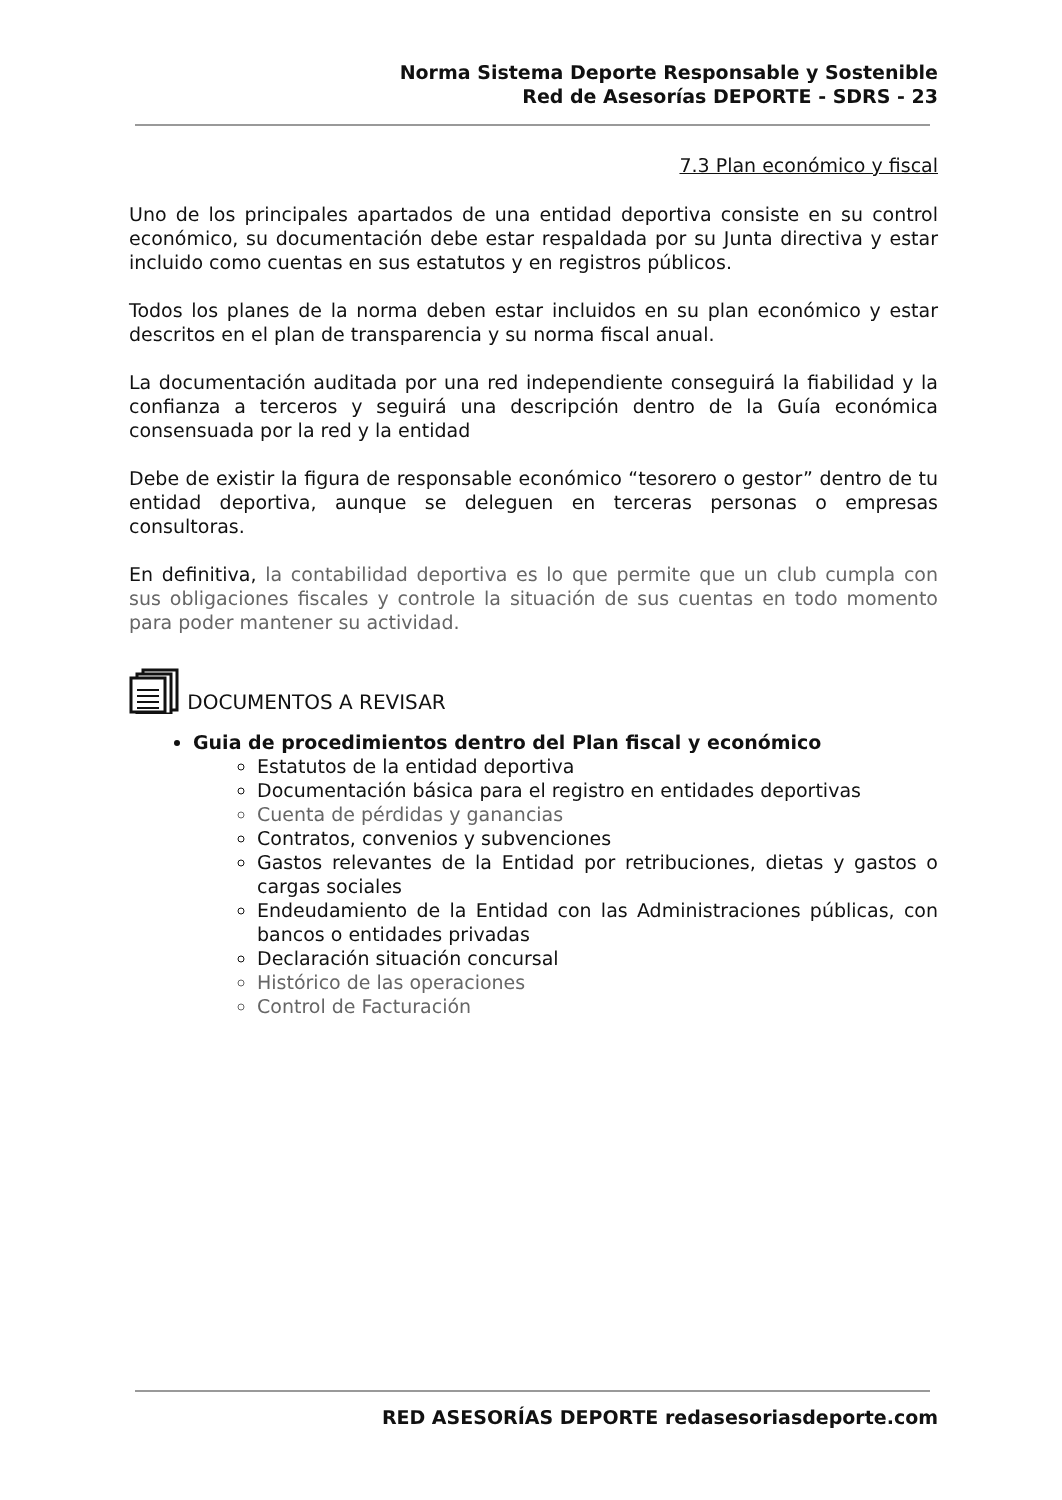Norma Sistema Deporte Responsable y Sostenible
Red de Asesorías DEPORTE - SDRS - 23
7.3 Plan económico y fiscal
Uno de los principales apartados de una entidad deportiva consiste en su control económico, su documentación debe estar respaldada por su Junta directiva y estar incluido como cuentas en sus estatutos y en registros públicos.
Todos los planes de la norma deben estar incluidos en su plan económico y estar descritos en el plan de transparencia y su norma fiscal anual.
La documentación auditada por una red independiente conseguirá la fiabilidad y la confianza a terceros y seguirá una descripción dentro de la Guía económica consensuada por la red y la entidad
Debe de existir la figura de responsable económico “tesorero o gestor” dentro de tu entidad deportiva, aunque se deleguen en terceras personas o empresas consultoras.
En definitiva, la contabilidad deportiva es lo que permite que un club cumpla con sus obligaciones fiscales y controle la situación de sus cuentas en todo momento para poder mantener su actividad.
DOCUMENTOS A REVISAR
Guia de procedimientos dentro del Plan fiscal y económico
Estatutos de la entidad deportiva
Documentación básica para el registro en entidades deportivas
Cuenta de pérdidas y ganancias
Contratos, convenios y subvenciones
Gastos relevantes de la Entidad por retribuciones, dietas y gastos o cargas sociales
Endeudamiento de la Entidad con las Administraciones públicas, con bancos o entidades privadas
Declaración situación concursal
Histórico de las operaciones
Control de Facturación
RED ASESORÍAS DEPORTE redasesoriasdeporte.com